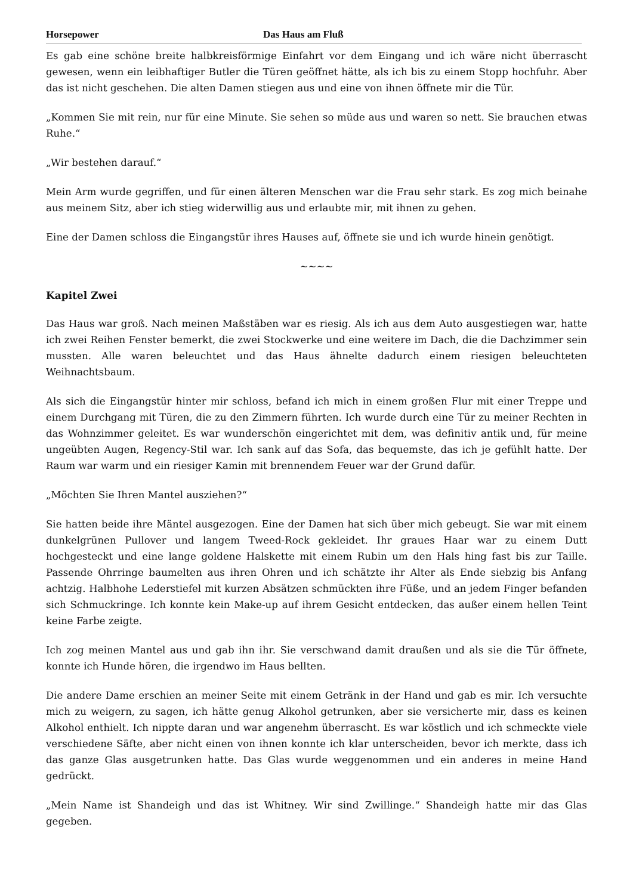Horsepower Das Haus am Fluß
Es gab eine schöne breite halbkreisförmige Einfahrt vor dem Eingang und ich wäre nicht überrascht gewesen, wenn ein leibhaftiger Butler die Türen geöffnet hätte, als ich bis zu einem Stopp hochfuhr. Aber das ist nicht geschehen. Die alten Damen stiegen aus und eine von ihnen öffnete mir die Tür.
„Kommen Sie mit rein, nur für eine Minute. Sie sehen so müde aus und waren so nett. Sie brauchen etwas Ruhe.“
„Wir bestehen darauf.“
Mein Arm wurde gegriffen, und für einen älteren Menschen war die Frau sehr stark. Es zog mich beinahe aus meinem Sitz, aber ich stieg widerwillig aus und erlaubte mir, mit ihnen zu gehen.
Eine der Damen schloss die Eingangstür ihres Hauses auf, öffnete sie und ich wurde hinein genötigt.
~~~~
Kapitel Zwei
Das Haus war groß. Nach meinen Maßstäben war es riesig. Als ich aus dem Auto ausgestiegen war, hatte ich zwei Reihen Fenster bemerkt, die zwei Stockwerke und eine weitere im Dach, die die Dachzimmer sein mussten. Alle waren beleuchtet und das Haus ähnelte dadurch einem riesigen beleuchteten Weihnachtsbaum.
Als sich die Eingangstür hinter mir schloss, befand ich mich in einem großen Flur mit einer Treppe und einem Durchgang mit Türen, die zu den Zimmern führten. Ich wurde durch eine Tür zu meiner Rechten in das Wohnzimmer geleitet. Es war wunderschön eingerichtet mit dem, was definitiv antik und, für meine ungeübten Augen, Regency-Stil war. Ich sank auf das Sofa, das bequemste, das ich je gefühlt hatte. Der Raum war warm und ein riesiger Kamin mit brennendem Feuer war der Grund dafür.
„Möchten Sie Ihren Mantel ausziehen?“
Sie hatten beide ihre Mäntel ausgezogen. Eine der Damen hat sich über mich gebeugt. Sie war mit einem dunkelgrünen Pullover und langem Tweed-Rock gekleidet. Ihr graues Haar war zu einem Dutt hochgesteckt und eine lange goldene Halskette mit einem Rubin um den Hals hing fast bis zur Taille. Passende Ohrringe baumelten aus ihren Ohren und ich schätzte ihr Alter als Ende siebzig bis Anfang achtzig. Halbhohe Lederstiefel mit kurzen Absätzen schmückten ihre Füße, und an jedem Finger befanden sich Schmuckringe. Ich konnte kein Make-up auf ihrem Gesicht entdecken, das außer einem hellen Teint keine Farbe zeigte.
Ich zog meinen Mantel aus und gab ihn ihr. Sie verschwand damit draußen und als sie die Tür öffnete, konnte ich Hunde hören, die irgendwo im Haus bellten.
Die andere Dame erschien an meiner Seite mit einem Getränk in der Hand und gab es mir. Ich versuchte mich zu weigern, zu sagen, ich hätte genug Alkohol getrunken, aber sie versicherte mir, dass es keinen Alkohol enthielt. Ich nippte daran und war angenehm überrascht. Es war köstlich und ich schmeckte viele verschiedene Säfte, aber nicht einen von ihnen konnte ich klar unterscheiden, bevor ich merkte, dass ich das ganze Glas ausgetrunken hatte. Das Glas wurde weggenommen und ein anderes in meine Hand gedrückt.
„Mein Name ist Shandeigh und das ist Whitney. Wir sind Zwillinge.“ Shandeigh hatte mir das Glas gegeben.